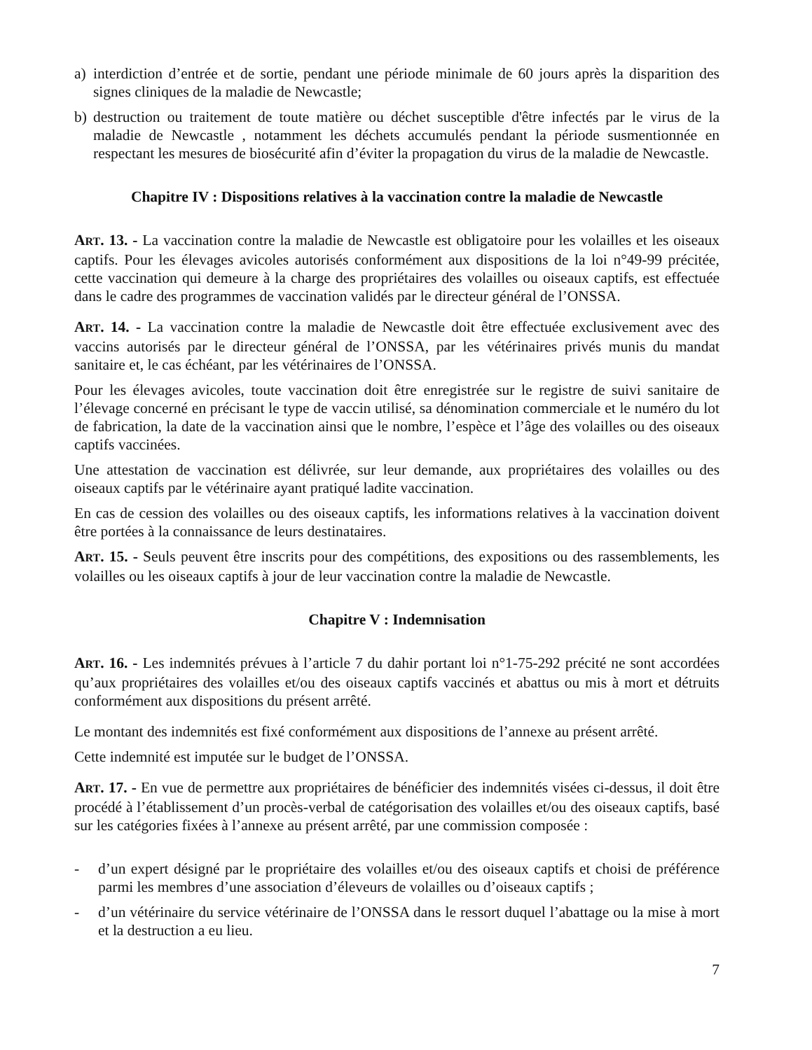a) interdiction d’entrée et de sortie, pendant une période minimale de 60 jours après la disparition des signes cliniques de la maladie de Newcastle;
b) destruction ou traitement de toute matière ou déchet susceptible d'être infectés par le virus de la maladie de Newcastle , notamment les déchets accumulés pendant la période susmentionnée en respectant les mesures de biosécurité afin d’éviter la propagation du virus de la maladie de Newcastle.
Chapitre IV : Dispositions relatives à la vaccination contre la maladie de Newcastle
ART. 13. - La vaccination contre la maladie de Newcastle est obligatoire pour les volailles et les oiseaux captifs. Pour les élevages avicoles autorisés conformément aux dispositions de la loi n°49-99 précitée, cette vaccination qui demeure à la charge des propriétaires des volailles ou oiseaux captifs, est effectuée dans le cadre des programmes de vaccination validés par le directeur général de l’ONSSA.
ART. 14. - La vaccination contre la maladie de Newcastle doit être effectuée exclusivement avec des vaccins autorisés par le directeur général de l’ONSSA, par les vétérinaires privés munis du mandat sanitaire et, le cas échéant, par les vétérinaires de l’ONSSA.
Pour les élevages avicoles, toute vaccination doit être enregistrée sur le registre de suivi sanitaire de l’élevage concerné en précisant le type de vaccin utilisé, sa dénomination commerciale et le numéro du lot de fabrication, la date de la vaccination ainsi que le nombre, l’espèce et l’âge des volailles ou des oiseaux captifs vaccinées.
Une attestation de vaccination est délivrée, sur leur demande, aux propriétaires des volailles ou des oiseaux captifs par le vétérinaire ayant pratiqué ladite vaccination.
En cas de cession des volailles ou des oiseaux captifs, les informations relatives à la vaccination doivent être portées à la connaissance de leurs destinataires.
ART. 15. - Seuls peuvent être inscrits pour des compétitions, des expositions ou des rassemblements, les volailles ou les oiseaux captifs à jour de leur vaccination contre la maladie de Newcastle.
Chapitre V : Indemnisation
ART. 16. - Les indemnités prévues à l’article 7 du dahir portant loi n°1-75-292 précité ne sont accordées qu’aux propriétaires des volailles et/ou des oiseaux captifs vaccinés et abattus ou mis à mort et détruits conformément aux dispositions du présent arrêté.
Le montant des indemnités est fixé conformément aux dispositions de l’annexe au présent arrêté.
Cette indemnité est imputée sur le budget de l’ONSSA.
ART. 17. - En vue de permettre aux propriétaires de bénéficier des indemnités visées ci-dessus, il doit être procédé à l’établissement d’un procès-verbal de catégorisation des volailles et/ou des oiseaux captifs, basé sur les catégories fixées à l’annexe au présent arrêté, par une commission composée :
- d’un expert désigné par le propriétaire des volailles et/ou des oiseaux captifs et choisi de préférence parmi les membres d’une association d’éleveurs de volailles ou d’oiseaux captifs ;
- d’un vétérinaire du service vétérinaire de l’ONSSA dans le ressort duquel l’abattage ou la mise à mort et la destruction a eu lieu.
7